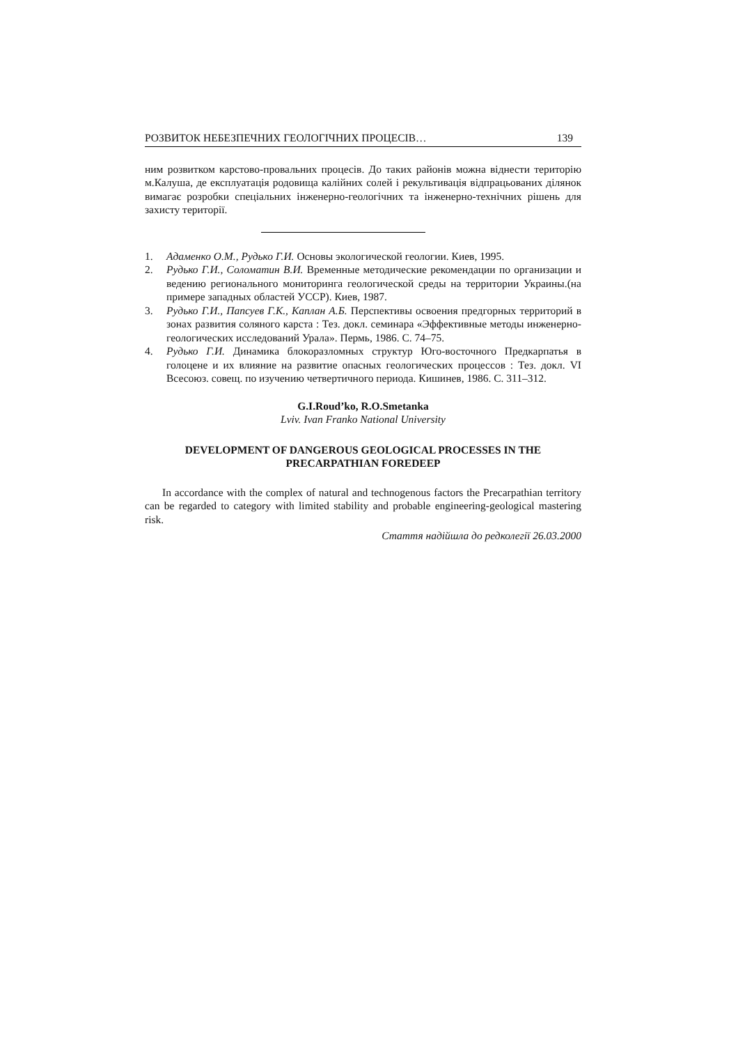РОЗВИТОК НЕБЕЗПЕЧНИХ ГЕОЛОГІЧНИХ ПРОЦЕСІВ… 139
ним розвитком карстово-провальних процесів. До таких районів можна віднести територію м.Калуша, де експлуатація родовища калійних солей і рекультивація відпрацьованих ділянок вимагає розробки спеціальних інженерно-геологічних та інженерно-технічних рішень для захисту території.
1. Адаменко О.М., Рудько Г.И. Основы экологической геологии. Киев, 1995.
2. Рудько Г.И., Соломатин В.И. Временные методические рекомендации по организации и ведению регионального мониторинга геологической среды на территории Украины.(на примере западных областей УССР). Киев, 1987.
3. Рудько Г.И., Папсуев Г.К., Каплан А.Б. Перспективы освоения предгорных территорий в зонах развития соляного карста : Тез. докл. семинара «Эффективные методы инженерно-геологических исследований Урала». Пермь, 1986. С. 74–75.
4. Рудько Г.И. Динамика блокоразломных структур Юго-восточного Предкарпатья в голоцене и их влияние на развитие опасных геологических процессов : Тез. докл. VI Всесоюз. совещ. по изучению четвертичного периода. Кишинев, 1986. С. 311–312.
G.I.Roud’ko, R.O.Smetanka
Lviv. Ivan Franko National University
DEVELOPMENT OF DANGEROUS GEOLOGICAL PROCESSES IN THE PRECARPATHIAN FOREDEEP
In accordance with the complex of natural and technogenous factors the Precarpathian territory can be regarded to category with limited stability and probable engineering-geological mastering risk.
Стаття надійшла до редколегії 26.03.2000